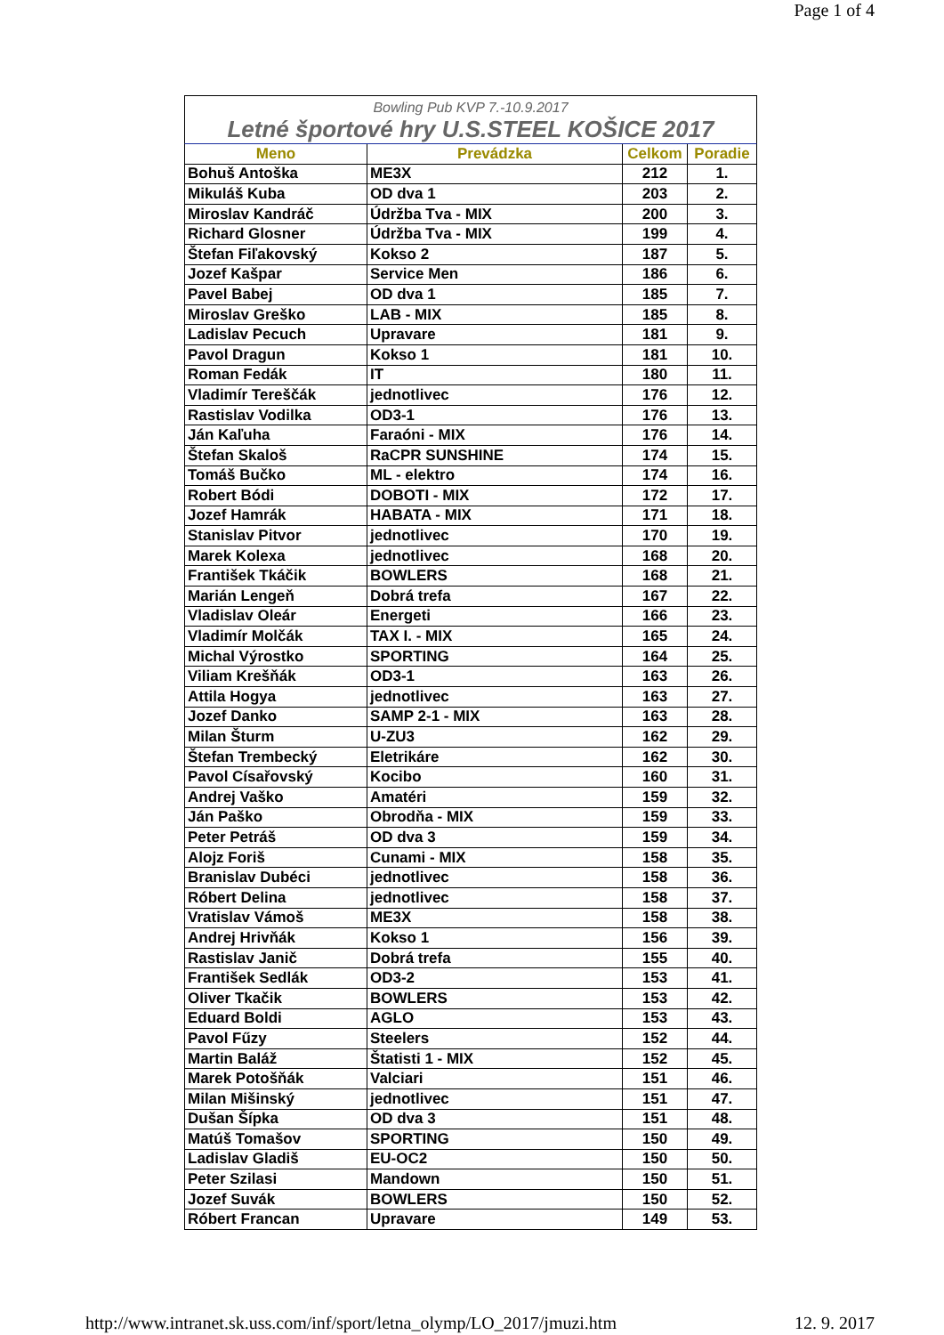Page 1 of 4
Bowling Pub KVP 7.-10.9.2017
Letné športové hry U.S.STEEL KOŠICE 2017
| Meno | Prevádzka | Celkom | Poradie |
| --- | --- | --- | --- |
| Bohuš Antoška | ME3X | 212 | 1. |
| Mikuláš Kuba | OD dva 1 | 203 | 2. |
| Miroslav Kandráč | Údržba Tva - MIX | 200 | 3. |
| Richard Glosner | Údržba Tva - MIX | 199 | 4. |
| Štefan Fiľakovský | Kokso 2 | 187 | 5. |
| Jozef Kašpar | Service Men | 186 | 6. |
| Pavel Babej | OD dva 1 | 185 | 7. |
| Miroslav Greško | LAB - MIX | 185 | 8. |
| Ladislav Pecuch | Upravare | 181 | 9. |
| Pavol Dragun | Kokso 1 | 181 | 10. |
| Roman Fedák | IT | 180 | 11. |
| Vladimír Tereščák | jednotlivec | 176 | 12. |
| Rastislav Vodilka | OD3-1 | 176 | 13. |
| Ján Kaľuha | Faraóni - MIX | 176 | 14. |
| Štefan Skaloš | RaCPR SUNSHINE | 174 | 15. |
| Tomáš Bučko | ML - elektro | 174 | 16. |
| Robert Bódi | DOBOTI - MIX | 172 | 17. |
| Jozef Hamrák | HABATA - MIX | 171 | 18. |
| Stanislav Pitvor | jednotlivec | 170 | 19. |
| Marek Kolexa | jednotlivec | 168 | 20. |
| František Tkáčik | BOWLERS | 168 | 21. |
| Marián Lengeň | Dobrá trefa | 167 | 22. |
| Vladislav Oleár | Energeti | 166 | 23. |
| Vladimír Molčák | TAX I. - MIX | 165 | 24. |
| Michal Výrostko | SPORTING | 164 | 25. |
| Viliam Krešňák | OD3-1 | 163 | 26. |
| Attila Hogya | jednotlivec | 163 | 27. |
| Jozef Danko | SAMP 2-1 - MIX | 163 | 28. |
| Milan Šturm | U-ZU3 | 162 | 29. |
| Štefan Trembecký | Eletrikáre | 162 | 30. |
| Pavol Císařovský | Kocibo | 160 | 31. |
| Andrej Vaško | Amatéri | 159 | 32. |
| Ján Paško | Obrodňa - MIX | 159 | 33. |
| Peter Petráš | OD dva 3 | 159 | 34. |
| Alojz Foriš | Cunami - MIX | 158 | 35. |
| Branislav Dubéci | jednotlivec | 158 | 36. |
| Róbert Delina | jednotlivec | 158 | 37. |
| Vratislav Vámoš | ME3X | 158 | 38. |
| Andrej Hrivňák | Kokso 1 | 156 | 39. |
| Rastislav Janič | Dobrá trefa | 155 | 40. |
| František Sedlák | OD3-2 | 153 | 41. |
| Oliver Tkačik | BOWLERS | 153 | 42. |
| Eduard Boldi | AGLO | 153 | 43. |
| Pavol Fűzy | Steelers | 152 | 44. |
| Martin Baláž | Štatisti 1 - MIX | 152 | 45. |
| Marek Potošňák | Valciari | 151 | 46. |
| Milan Mišinský | jednotlivec | 151 | 47. |
| Dušan Šípka | OD dva 3 | 151 | 48. |
| Matúš Tomašov | SPORTING | 150 | 49. |
| Ladislav Gladiš | EU-OC2 | 150 | 50. |
| Peter Szilasi | Mandown | 150 | 51. |
| Jozef Suvák | BOWLERS | 150 | 52. |
| Róbert Francan | Upravare | 149 | 53. |
http://www.intranet.sk.uss.com/inf/sport/letna_olymp/LO_2017/jmuzi.htm 12. 9. 2017